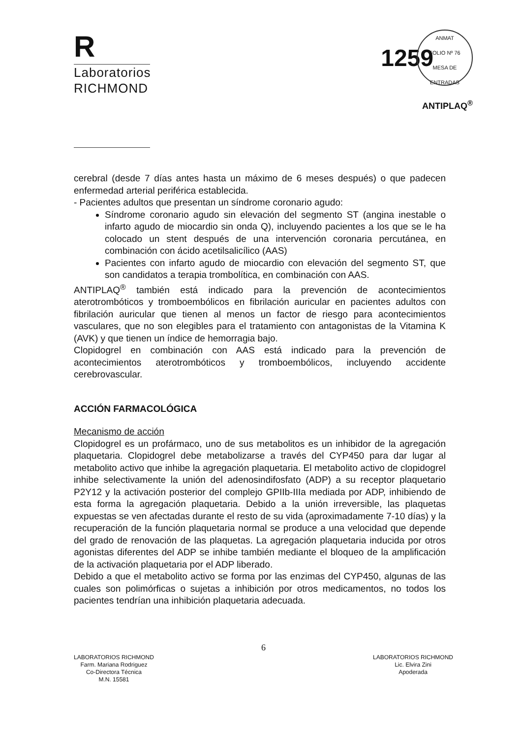R
Laboratorios
RICHMOND
1259
ANMAT
FOLIO Nº 76
MESA DE ENTRADAS
ANTIPLAQ<sup>®</sup>
cerebral (desde 7 días antes hasta un máximo de 6 meses después) o que padecen enfermedad arterial periférica establecida.
- Pacientes adultos que presentan un síndrome coronario agudo:
Síndrome coronario agudo sin elevación del segmento ST (angina inestable o infarto agudo de miocardio sin onda Q), incluyendo pacientes a los que se le ha colocado un stent después de una intervención coronaria percutánea, en combinación con ácido acetilsalicílico (AAS)
Pacientes con infarto agudo de miocardio con elevación del segmento ST, que son candidatos a terapia trombolítica, en combinación con AAS.
ANTIPLAQ<sup>®</sup> también está indicado para la prevención de acontecimientos aterotrombóticos y tromboembólicos en fibrilación auricular en pacientes adultos con fibrilación auricular que tienen al menos un factor de riesgo para acontecimientos vasculares, que no son elegibles para el tratamiento con antagonistas de la Vitamina K (AVK) y que tienen un índice de hemorragia bajo.
Clopidogrel en combinación con AAS está indicado para la prevención de acontecimientos aterotrombóticos y tromboembólicos, incluyendo accidente cerebrovascular.
ACCIÓN FARMACOLÓGICA
Mecanismo de acción
Clopidogrel es un profármaco, uno de sus metabolitos es un inhibidor de la agregación plaquetaria. Clopidogrel debe metabolizarse a través del CYP450 para dar lugar al metabolito activo que inhibe la agregación plaquetaria. El metabolito activo de clopidogrel inhibe selectivamente la unión del adenosindifosfato (ADP) a su receptor plaquetario P2Y12 y la activación posterior del complejo GPIIb-IIIa mediada por ADP, inhibiendo de esta forma la agregación plaquetaria. Debido a la unión irreversible, las plaquetas expuestas se ven afectadas durante el resto de su vida (aproximadamente 7-10 días) y la recuperación de la función plaquetaria normal se produce a una velocidad que depende del grado de renovación de las plaquetas. La agregación plaquetaria inducida por otros agonistas diferentes del ADP se inhibe también mediante el bloqueo de la amplificación de la activación plaquetaria por el ADP liberado.
Debido a que el metabolito activo se forma por las enzimas del CYP450, algunas de las cuales son polimórficas o sujetas a inhibición por otros medicamentos, no todos los pacientes tendrían una inhibición plaquetaria adecuada.
LABORATORIOS RICHMOND
Farm. Mariana Rodriguez
Co-Directora Técnica
M.N. 15581
6
LABORATORIOS RICHMOND
Lic. Elvira Zini
Apoderada